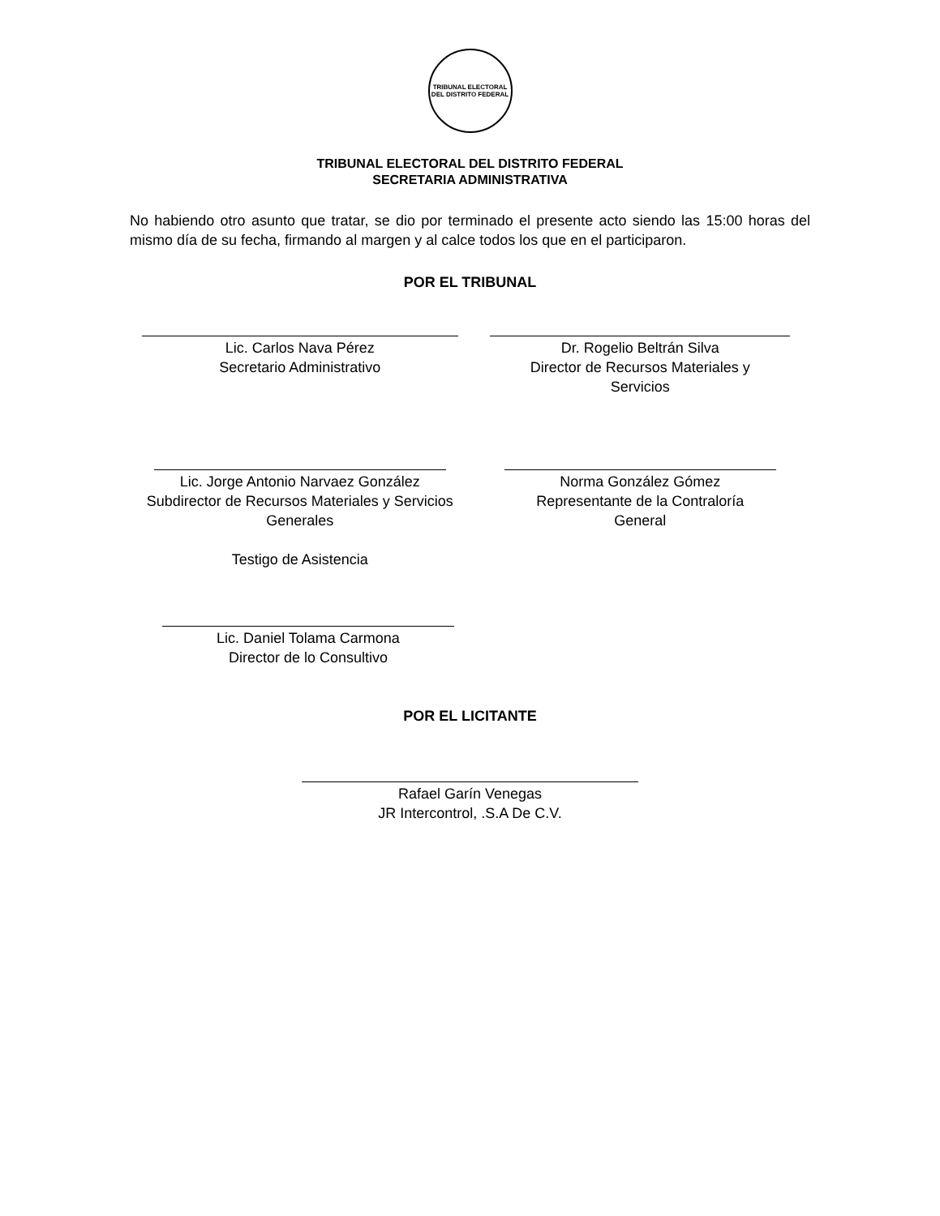TRIBUNAL ELECTORAL DEL DISTRITO FEDERAL
TRIBUNAL ELECTORAL DEL DISTRITO FEDERAL
SECRETARIA ADMINISTRATIVA
No habiendo otro asunto que tratar, se dio por terminado el presente acto siendo las 15:00 horas del mismo día de su fecha, firmando al margen y al calce todos los que en el participaron.
POR EL TRIBUNAL
Lic. Carlos Nava Pérez
Secretario Administrativo
Dr. Rogelio Beltrán Silva
Director de Recursos Materiales y
Servicios
Lic. Jorge Antonio Narvaez González
Subdirector de Recursos Materiales y Servicios
Generales
Testigo de Asistencia
Norma González Gómez
Representante de la Contraloría
General
Lic. Daniel Tolama Carmona
Director de lo Consultivo
POR EL LICITANTE
Rafael Garín Venegas
JR Intercontrol, .S.A De C.V.